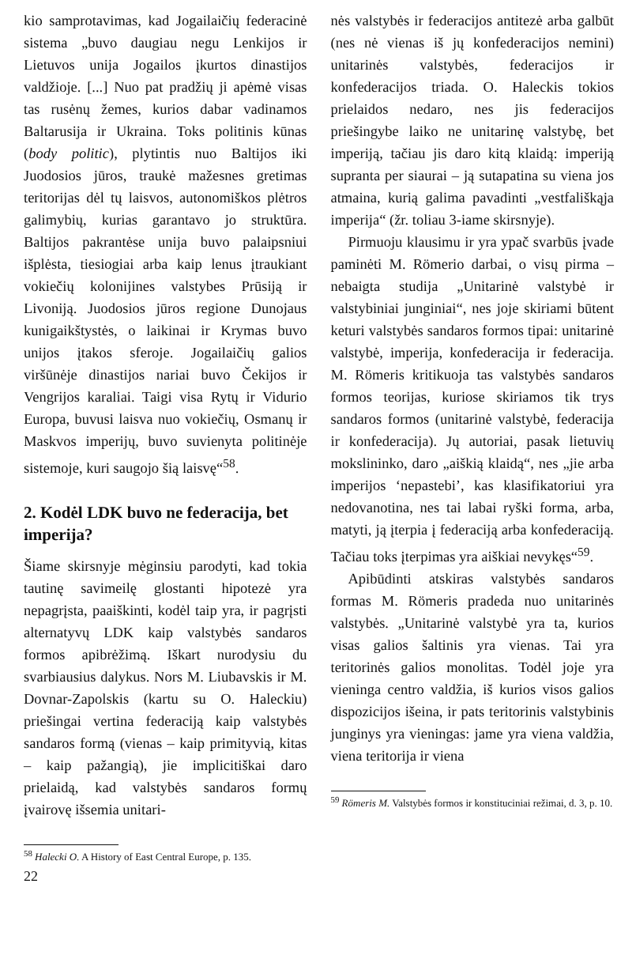kio samprotavimas, kad Jogailaičių federacinė sistema „buvo daugiau negu Lenkijos ir Lietuvos unija Jogailos įkurtos dinastijos valdžioje. [...] Nuo pat pradžių ji apėmė visas tas rusėnų žemes, kurios dabar vadinamos Baltarusija ir Ukraina. Toks politinis kūnas (body politic), plytintis nuo Baltijos iki Juodosios jūros, traukė mažesnes gretimas teritorijas dėl tų laisvos, autonomiškos plėtros galimybių, kurias garantavo jo struktūra. Baltijos pakrantėse unija buvo palaipsniui išplėsta, tiesiogiai arba kaip lenus įtraukiant vokiečių kolonijines valstybes Prūsiją ir Livoniją. Juodosios jūros regione Dunojaus kunigaikštystės, o laikinai ir Krymas buvo unijos įtakos sferoje. Jogailaičių galios viršūnėje dinastijos nariai buvo Čekijos ir Vengrijos karaliai. Taigi visa Rytų ir Vidurio Europa, buvusi laisva nuo vokiečių, Osmanų ir Maskvos imperijų, buvo suvienyta politinėje sistemoje, kuri saugojo šią laisvę“<sup>58</sup>.
2. Kodėl LDK buvo ne federacija, bet imperija?
Šiame skirsnyje mėginsiu parodyti, kad tokia tautinę savimeilę glostanti hipotezė yra nepagrįsta, paaiškinti, kodėl taip yra, ir pagrįsti alternatyvų LDK kaip valstybės sandaros formos apibrėžimą. Iškart nurodysiu du svarbiausius dalykus. Nors M. Liubavskis ir M. Dovnar-Zapolskis (kartu su O. Haleckiu) priešingai vertina federaciją kaip valstybės sandaros formą (vienas – kaip primityvią, kitas – kaip pažangią), jie implicitiškai daro prielaidą, kad valstybės sandaros formų įvairovę išsemia unitari-
<sup>58</sup> Halecki O. A History of East Central Europe, p. 135.
22
nės valstybės ir federacijos antitezė arba galbūt (nes nė vienas iš jų konfederacijos nemini) unitarinės valstybės, federacijos ir konfederacijos triada. O. Haleckis tokios prielaidos nedaro, nes jis federacijos priešingybe laiko ne unitarinę valstybę, bet imperiją, tačiau jis daro kitą klaidą: imperiją supranta per siaurai – ją sutapatina su viena jos atmaina, kurią galima pavadinti „vestfališkąja imperija“ (žr. toliau 3-iame skirsnyje).
Pirmuoju klausimu ir yra ypač svarbūs įvade paminėti M. Römerio darbai, o visų pirma – nebaigta studija „Unitarinė valstybė ir valstybiniai junginiai“, nes joje skiriami būtent keturi valstybės sandaros formos tipai: unitarinė valstybė, imperija, konfederacija ir federacija. M. Römeris kritikuoja tas valstybės sandaros formos teorijas, kuriose skiriamos tik trys sandaros formos (unitarinė valstybė, federacija ir konfederacija). Jų autoriai, pasak lietuvių mokslininko, daro „aiškią klaidą“, nes „jie arba imperijos ‘nepastebi’, kas klasifikatoriui yra nedovanotina, nes tai labai ryški forma, arba, matyti, ją įterpia į federaciją arba konfederaciją. Tačiau toks įterpimas yra aiškiai nevykęs“<sup>59</sup>.
Apibūdinti atskiras valstybės sandaros formas M. Römeris pradeda nuo unitarinės valstybės. „Unitarinė valstybė yra ta, kurios visas galios šaltinis yra vienas. Tai yra teritorinės galios monolitas. Todėl joje yra vieninga centro valdžia, iš kurios visos galios dispozicijos išeina, ir pats teritorinis valstybinis junginys yra vieningas: jame yra viena valdžia, viena teritorija ir viena
<sup>59</sup> Römeris M. Valstybės formos ir konstituciniai režimai, d. 3, p. 10.